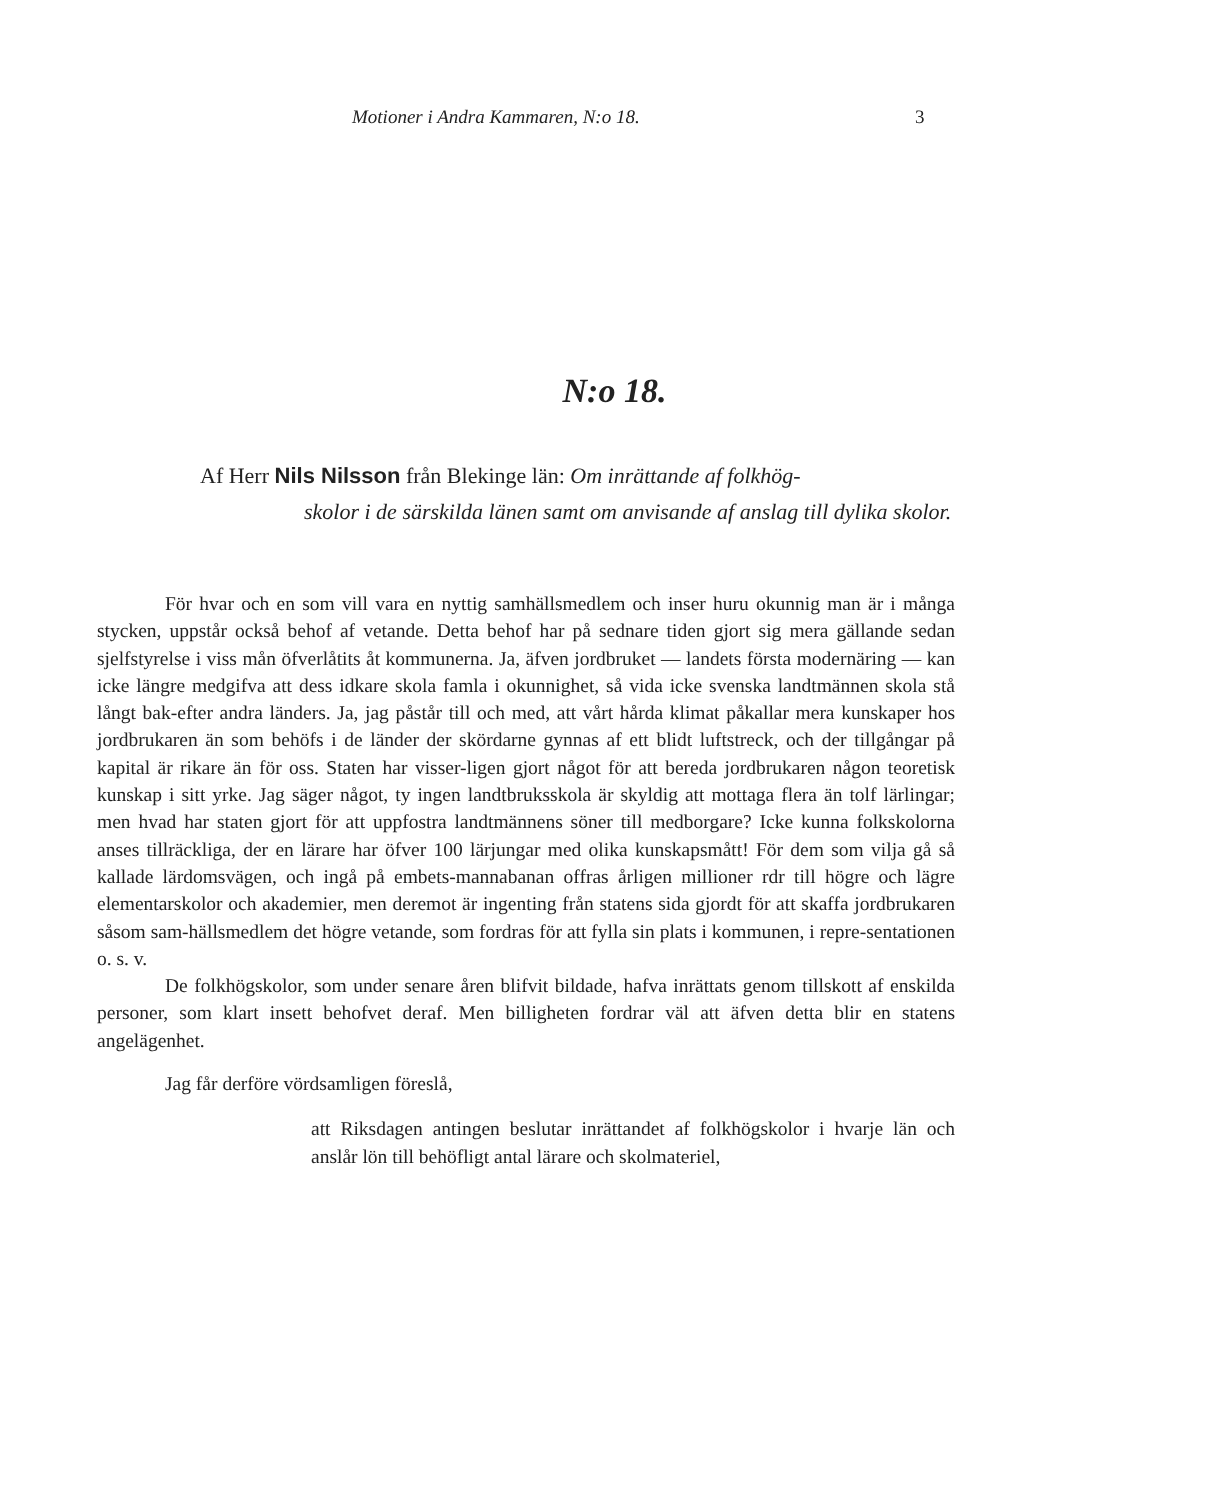Motioner i Andra Kammaren, N:o 18. 3
N:o 18.
Af Herr Nils Nilsson från Blekinge län: Om inrättande af folkhög-
skolor i de särskilda länen samt om anvisande af anslag till dylika skolor.
För hvar och en som vill vara en nyttig samhällsmedlem och inser huru okunnig man är i många stycken, uppstår också behof af vetande. Detta behof har på sednare tiden gjort sig mera gällande sedan sjelfstyrelse i viss mån öfverlåtits åt kommunerna. Ja, äfven jordbruket — landets första modernäring — kan icke längre medgifva att dess idkare skola famla i okunnighet, så vida icke svenska landtmännen skola stå långt bak-efter andra länders. Ja, jag påstår till och med, att vårt hårda klimat påkallar mera kunskaper hos jordbrukaren än som behöfs i de länder der skördarne gynnas af ett blidt luftstreck, och der tillgångar på kapital är rikare än för oss. Staten har visser-ligen gjort något för att bereda jordbrukaren någon teoretisk kunskap i sitt yrke. Jag säger något, ty ingen landtbruksskola är skyldig att mottaga flera än tolf lärlingar; men hvad har staten gjort för att uppfostra landtmännens söner till medborgare? Icke kunna folkskolorna anses tillräckliga, der en lärare har öfver 100 lärjungar med olika kunskapsmått! För dem som vilja gå så kallade lärdomsvägen, och ingå på embets-mannabanan offras årligen millioner rdr till högre och lägre elementarskolor och akademier, men deremot är ingenting från statens sida gjordt för att skaffa jordbrukaren såsom sam-hällsmedlem det högre vetande, som fordras för att fylla sin plats i kommunen, i repre-sentationen o. s. v.
De folkhögskolor, som under senare åren blifvit bildade, hafva inrättats genom tillskott af enskilda personer, som klart insett behofvet deraf. Men billigheten fordrar väl att äfven detta blir en statens angelägenhet.
Jag får derföre vördsamligen föreslå,
att Riksdagen antingen beslutar inrättandet af folkhögskolor i hvarje län och anslår lön till behöfligt antal lärare och skolmateriel,